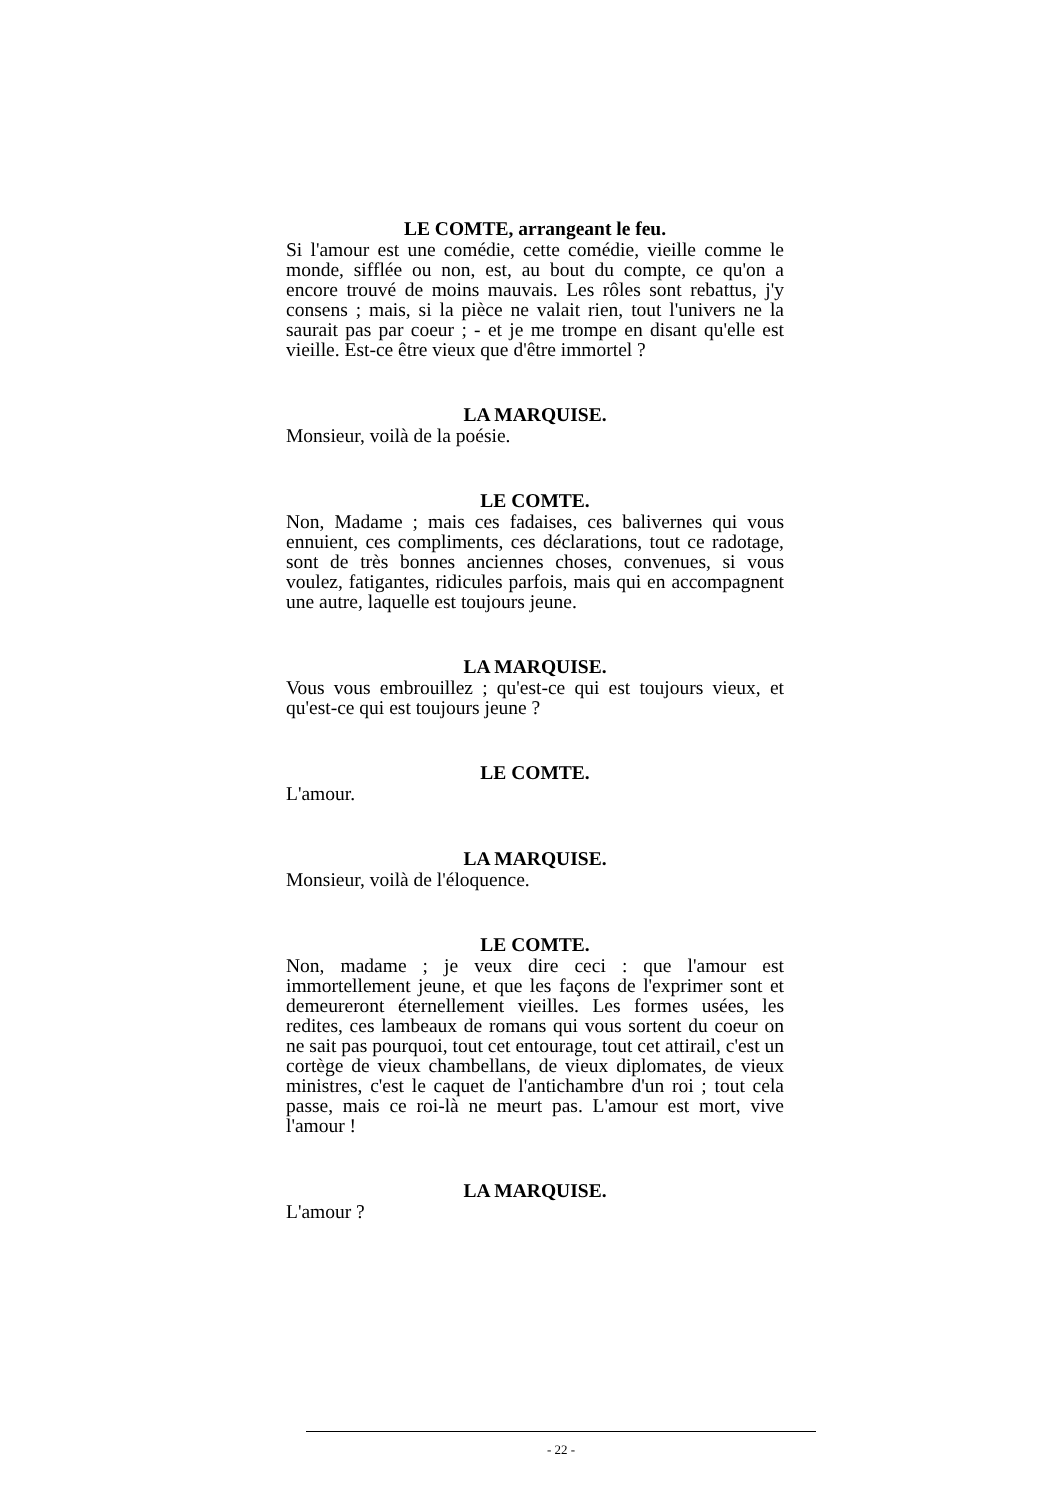LE COMTE, arrangeant le feu.
Si l'amour est une comédie, cette comédie, vieille comme le monde, sifflée ou non, est, au bout du compte, ce qu'on a encore trouvé de moins mauvais. Les rôles sont rebattus, j'y consens ; mais, si la pièce ne valait rien, tout l'univers ne la saurait pas par coeur ; - et je me trompe en disant qu'elle est vieille. Est-ce être vieux que d'être immortel ?
LA MARQUISE.
Monsieur, voilà de la poésie.
LE COMTE.
Non, Madame ; mais ces fadaises, ces balivernes qui vous ennuient, ces compliments, ces déclarations, tout ce radotage, sont de très bonnes anciennes choses, convenues, si vous voulez, fatigantes, ridicules parfois, mais qui en accompagnent une autre, laquelle est toujours jeune.
LA MARQUISE.
Vous vous embrouillez ; qu'est-ce qui est toujours vieux, et qu'est-ce qui est toujours jeune ?
LE COMTE.
L'amour.
LA MARQUISE.
Monsieur, voilà de l'éloquence.
LE COMTE.
Non, madame ; je veux dire ceci : que l'amour est immortellement jeune, et que les façons de l'exprimer sont et demeureront éternellement vieilles. Les formes usées, les redites, ces lambeaux de romans qui vous sortent du coeur on ne sait pas pourquoi, tout cet entourage, tout cet attirail, c'est un cortège de vieux chambellans, de vieux diplomates, de vieux ministres, c'est le caquet de l'antichambre d'un roi ; tout cela passe, mais ce roi-là ne meurt pas. L'amour est mort, vive l'amour !
LA MARQUISE.
L'amour ?
- 22 -